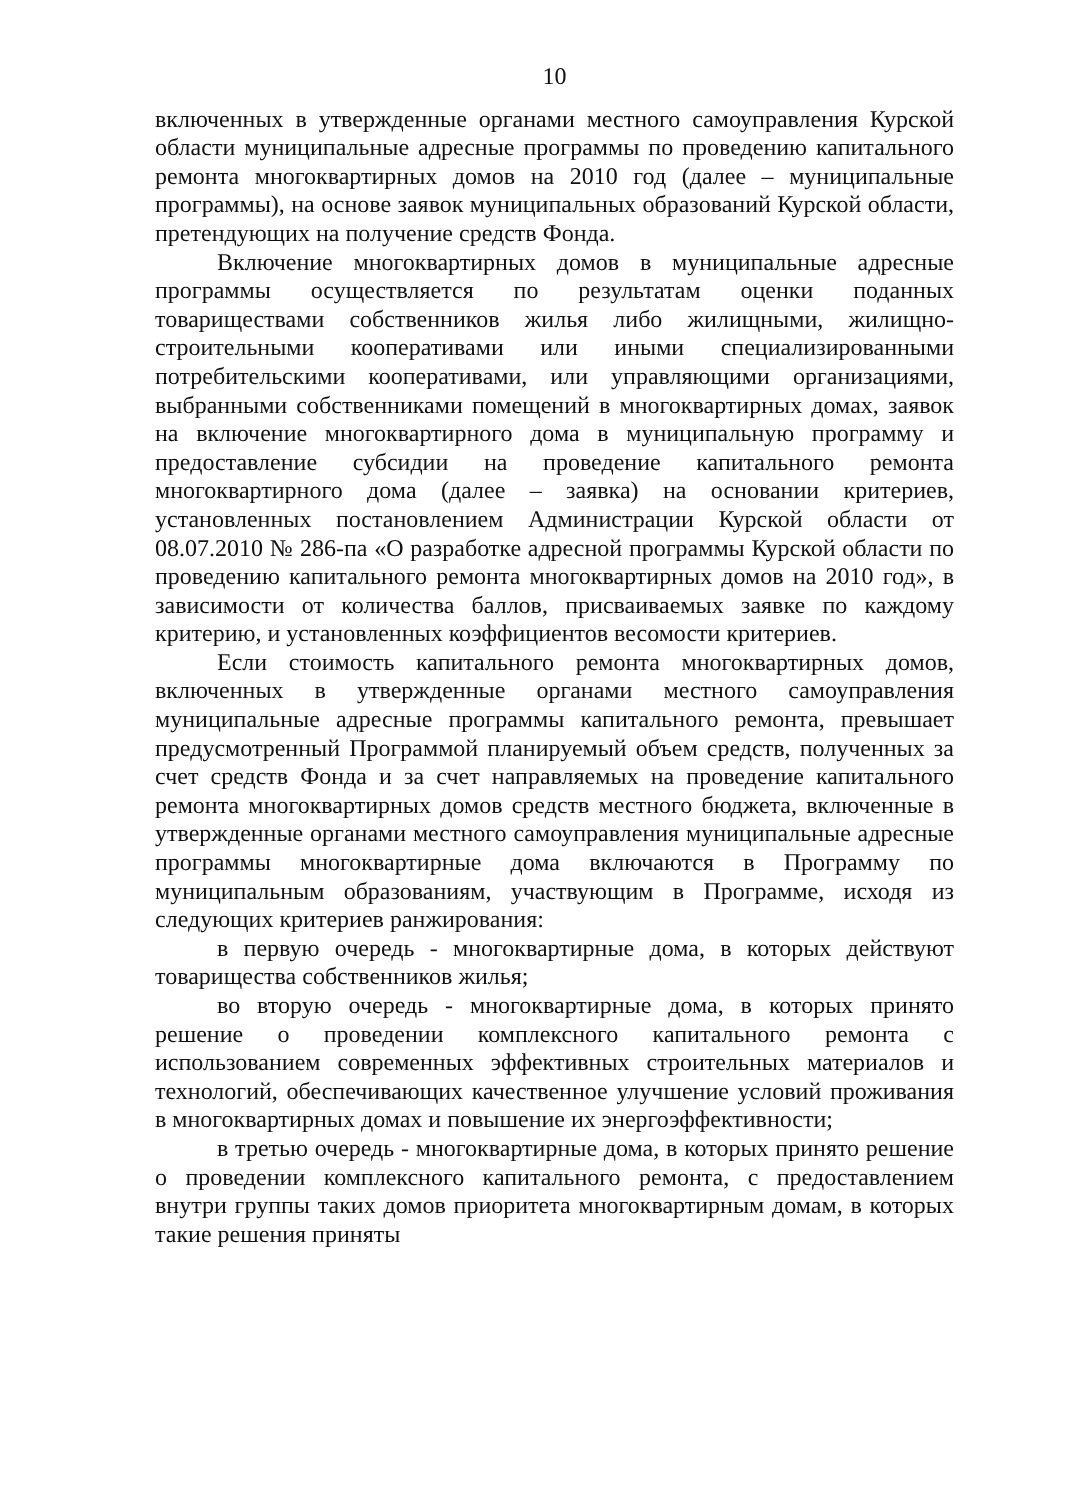10
включенных в утвержденные органами местного самоуправления Курской области муниципальные адресные программы по проведению капитального ремонта многоквартирных домов на 2010 год (далее – муниципальные программы), на основе заявок муниципальных образований Курской области, претендующих на получение средств Фонда.
Включение многоквартирных домов в муниципальные адресные программы осуществляется по результатам оценки поданных товариществами собственников жилья либо жилищными, жилищно-строительными кооперативами или иными специализированными потребительскими кооперативами, или управляющими организациями, выбранными собственниками помещений в многоквартирных домах, заявок на включение многоквартирного дома в муниципальную программу и предоставление субсидии на проведение капитального ремонта многоквартирного дома (далее – заявка) на основании критериев, установленных постановлением Администрации Курской области от 08.07.2010 № 286-па «О разработке адресной программы Курской области по проведению капитального ремонта многоквартирных домов на 2010 год», в зависимости от количества баллов, присваиваемых заявке по каждому критерию, и установленных коэффициентов весомости критериев.
Если стоимость капитального ремонта многоквартирных домов, включенных в утвержденные органами местного самоуправления муниципальные адресные программы капитального ремонта, превышает предусмотренный Программой планируемый объем средств, полученных за счет средств Фонда и за счет направляемых на проведение капитального ремонта многоквартирных домов средств местного бюджета, включенные в утвержденные органами местного самоуправления муниципальные адресные программы многоквартирные дома включаются в Программу по муниципальным образованиям, участвующим в Программе, исходя из следующих критериев ранжирования:
в первую очередь - многоквартирные дома, в которых действуют товарищества собственников жилья;
во вторую очередь - многоквартирные дома, в которых принято решение о проведении комплексного капитального ремонта с использованием современных эффективных строительных материалов и технологий, обеспечивающих качественное улучшение условий проживания в многоквартирных домах и повышение их энергоэффективности;
в третью очередь - многоквартирные дома, в которых принято решение о проведении комплексного капитального ремонта, с предоставлением внутри группы таких домов приоритета многоквартирным домам, в которых такие решения приняты